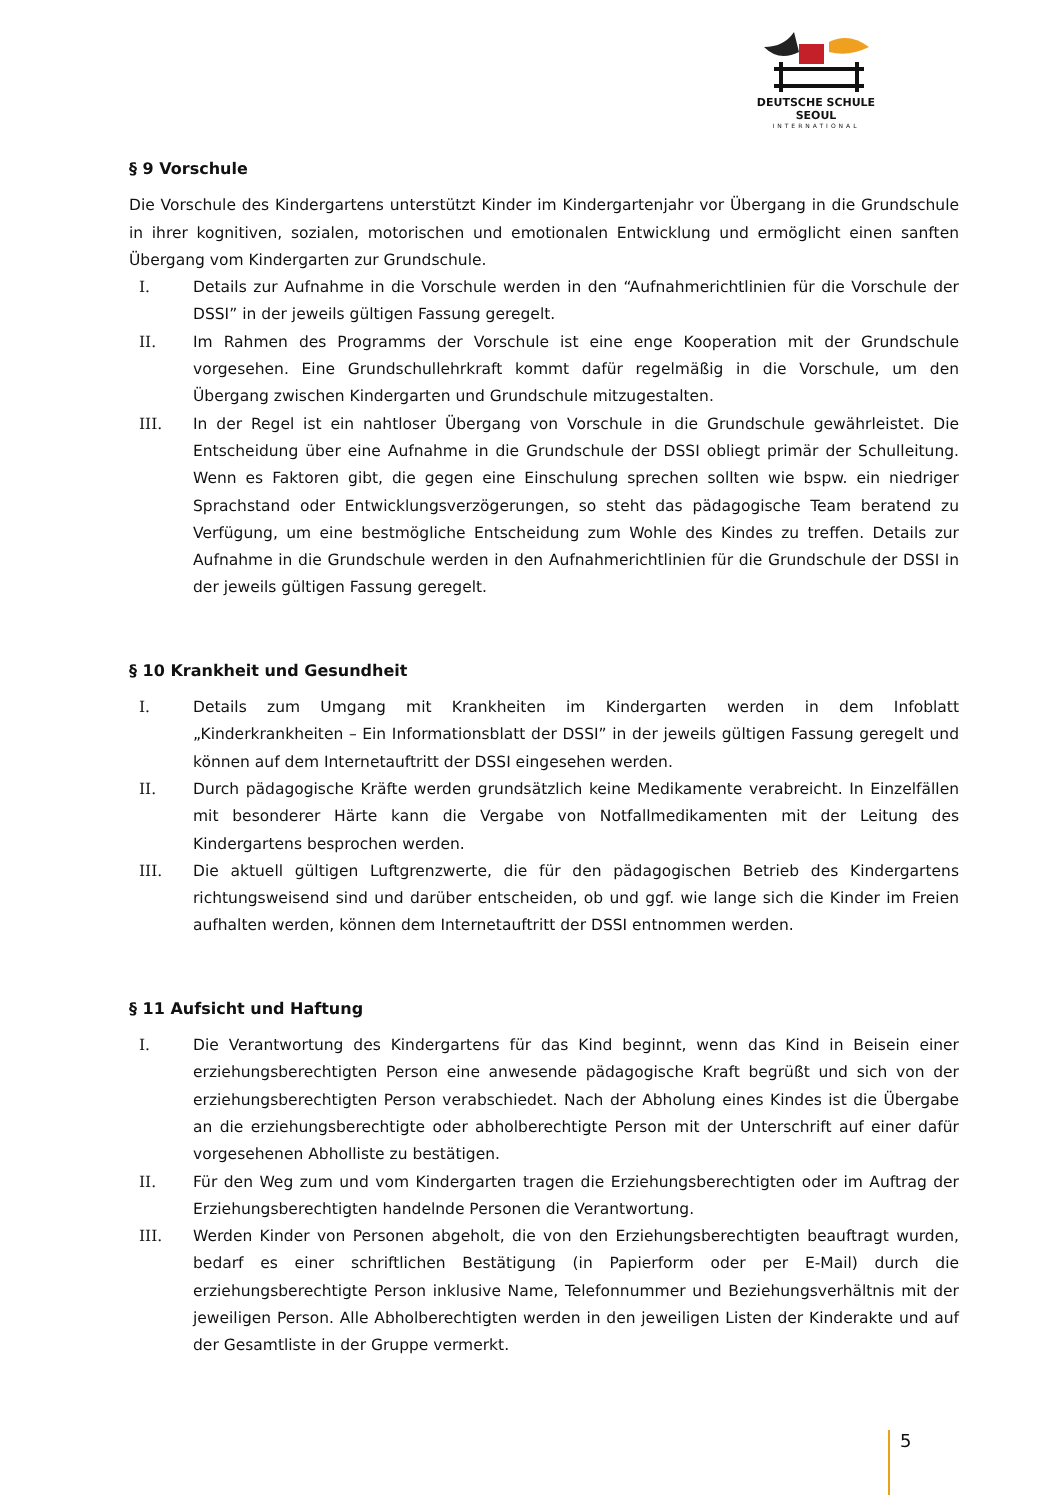DEUTSCHE SCHULE SEOUL
INTERNATIONAL
§ 9 Vorschule
Die Vorschule des Kindergartens unterstützt Kinder im Kindergartenjahr vor Übergang in die Grundschule in ihrer kognitiven, sozialen, motorischen und emotionalen Entwicklung und ermöglicht einen sanften Übergang vom Kindergarten zur Grundschule.
I. Details zur Aufnahme in die Vorschule werden in den “Aufnahmerichtlinien für die Vorschule der DSSI” in der jeweils gültigen Fassung geregelt.
II. Im Rahmen des Programms der Vorschule ist eine enge Kooperation mit der Grundschule vorgesehen. Eine Grundschullehrkraft kommt dafür regelmäßig in die Vorschule, um den Übergang zwischen Kindergarten und Grundschule mitzugestalten.
III. In der Regel ist ein nahtloser Übergang von Vorschule in die Grundschule gewährleistet. Die Entscheidung über eine Aufnahme in die Grundschule der DSSI obliegt primär der Schulleitung. Wenn es Faktoren gibt, die gegen eine Einschulung sprechen sollten wie bspw. ein niedriger Sprachstand oder Entwicklungsverzögerungen, so steht das pädagogische Team beratend zu Verfügung, um eine bestmögliche Entscheidung zum Wohle des Kindes zu treffen. Details zur Aufnahme in die Grundschule werden in den Aufnahmerichtlinien für die Grundschule der DSSI in der jeweils gültigen Fassung geregelt.
§ 10 Krankheit und Gesundheit
I. Details zum Umgang mit Krankheiten im Kindergarten werden in dem Infoblatt „Kinderkrankheiten – Ein Informationsblatt der DSSI” in der jeweils gültigen Fassung geregelt und können auf dem Internetauftritt der DSSI eingesehen werden.
II. Durch pädagogische Kräfte werden grundsätzlich keine Medikamente verabreicht. In Einzelfällen mit besonderer Härte kann die Vergabe von Notfallmedikamenten mit der Leitung des Kindergartens besprochen werden.
III. Die aktuell gültigen Luftgrenzwerte, die für den pädagogischen Betrieb des Kindergartens richtungsweisend sind und darüber entscheiden, ob und ggf. wie lange sich die Kinder im Freien aufhalten werden, können dem Internetauftritt der DSSI entnommen werden.
§ 11 Aufsicht und Haftung
I. Die Verantwortung des Kindergartens für das Kind beginnt, wenn das Kind in Beisein einer erziehungsberechtigten Person eine anwesende pädagogische Kraft begrüßt und sich von der erziehungsberechtigten Person verabschiedet. Nach der Abholung eines Kindes ist die Übergabe an die erziehungsberechtigte oder abholberechtigte Person mit der Unterschrift auf einer dafür vorgesehenen Abholliste zu bestätigen.
II. Für den Weg zum und vom Kindergarten tragen die Erziehungsberechtigten oder im Auftrag der Erziehungsberechtigten handelnde Personen die Verantwortung.
III. Werden Kinder von Personen abgeholt, die von den Erziehungsberechtigten beauftragt wurden, bedarf es einer schriftlichen Bestätigung (in Papierform oder per E-Mail) durch die erziehungsberechtigte Person inklusive Name, Telefonnummer und Beziehungsverhältnis mit der jeweiligen Person. Alle Abholberechtigten werden in den jeweiligen Listen der Kinderakte und auf der Gesamtliste in der Gruppe vermerkt.
5